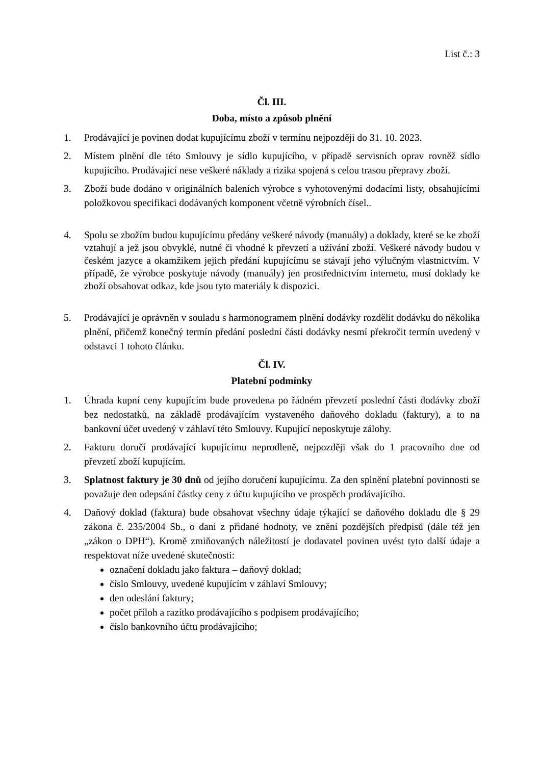List č.: 3
Čl. III.
Doba, místo a způsob plnění
1. Prodávající je povinen dodat kupujícímu zboží v termínu nejpozději do 31. 10. 2023.
2. Místem plnění dle této Smlouvy je sídlo kupujícího, v případě servisních oprav rovněž sídlo kupujícího. Prodávající nese veškeré náklady a rizika spojená s celou trasou přepravy zboží.
3. Zboží bude dodáno v originálních baleních výrobce s vyhotovenými dodacími listy, obsahujícími položkovou specifikaci dodávaných komponent včetně výrobních čísel..
4. Spolu se zbožím budou kupujícímu předány veškeré návody (manuály) a doklady, které se ke zboží vztahují a jež jsou obvyklé, nutné či vhodné k převzetí a užívání zboží. Veškeré návody budou v českém jazyce a okamžikem jejich předání kupujícímu se stávají jeho výlučným vlastnictvím. V případě, že výrobce poskytuje návody (manuály) jen prostřednictvím internetu, musí doklady ke zboží obsahovat odkaz, kde jsou tyto materiály k dispozici.
5. Prodávající je oprávněn v souladu s harmonogramem plnění dodávky rozdělit dodávku do několika plnění, přičemž konečný termín předání poslední části dodávky nesmí překročit termín uvedený v odstavci 1 tohoto článku.
Čl. IV.
Platební podmínky
1. Úhrada kupní ceny kupujícím bude provedena po řádném převzetí poslední části dodávky zboží bez nedostatků, na základě prodávajícím vystaveného daňového dokladu (faktury), a to na bankovní účet uvedený v záhlaví této Smlouvy. Kupující neposkytuje zálohy.
2. Fakturu doručí prodávající kupujícímu neprodleně, nejpozději však do 1 pracovního dne od převzetí zboží kupujícím.
3. Splatnost faktury je 30 dnů od jejího doručení kupujícímu. Za den splnění platební povinnosti se považuje den odepsání částky ceny z účtu kupujícího ve prospěch prodávajícího.
4. Daňový doklad (faktura) bude obsahovat všechny údaje týkající se daňového dokladu dle § 29 zákona č. 235/2004 Sb., o dani z přidané hodnoty, ve znění pozdějších předpisů (dále též jen „zákon o DPH“). Kromě zmiňovaných náležitostí je dodavatel povinen uvést tyto další údaje a respektovat níže uvedené skutečnosti:
označení dokladu jako faktura – daňový doklad;
číslo Smlouvy, uvedené kupujícím v záhlaví Smlouvy;
den odeslání faktury;
počet příloh a razítko prodávajícího s podpisem prodávajícího;
číslo bankovního účtu prodávajícího;